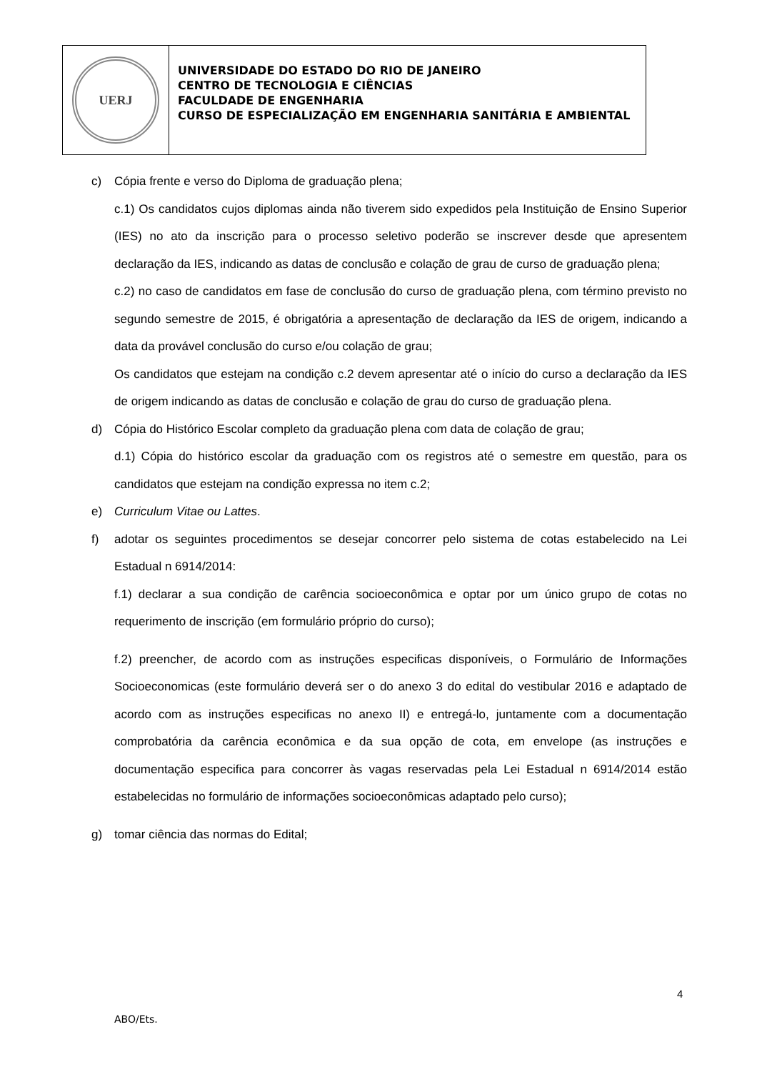UERJ
UNIVERSIDADE DO ESTADO DO RIO DE JANEIRO
CENTRO DE TECNOLOGIA E CIÊNCIAS
FACULDADE DE ENGENHARIA
CURSO DE ESPECIALIZAÇÃO EM ENGENHARIA SANITÁRIA E AMBIENTAL
c) Cópia frente e verso do Diploma de graduação plena;
c.1) Os candidatos cujos diplomas ainda não tiverem sido expedidos pela Instituição de Ensino Superior (IES) no ato da inscrição para o processo seletivo poderão se inscrever desde que apresentem declaração da IES, indicando as datas de conclusão e colação de grau de curso de graduação plena;
c.2) no caso de candidatos em fase de conclusão do curso de graduação plena, com término previsto no segundo semestre de 2015, é obrigatória a apresentação de declaração da IES de origem, indicando a data da provável conclusão do curso e/ou colação de grau;
Os candidatos que estejam na condição c.2 devem apresentar até o início do curso a declaração da IES de origem indicando as datas de conclusão e colação de grau do curso de graduação plena.
d) Cópia do Histórico Escolar completo da graduação plena com data de colação de grau;
d.1) Cópia do histórico escolar da graduação com os registros até o semestre em questão, para os candidatos que estejam na condição expressa no item c.2;
e) Curriculum Vitae ou Lattes.
f) adotar os seguintes procedimentos se desejar concorrer pelo sistema de cotas estabelecido na Lei Estadual n 6914/2014:
f.1) declarar a sua condição de carência socioeconômica e optar por um único grupo de cotas no requerimento de inscrição (em formulário próprio do curso);
f.2) preencher, de acordo com as instruções especificas disponíveis, o Formulário de Informações Socioeconomicas (este formulário deverá ser o do anexo 3 do edital do vestibular 2016 e adaptado de acordo com as instruções especificas no anexo II) e entregá-lo, juntamente com a documentação comprobatória da carência econômica e da sua opção de cota, em envelope (as instruções e documentação especifica para concorrer às vagas reservadas pela Lei Estadual n 6914/2014 estão estabelecidas no formulário de informações socioeconômicas adaptado pelo curso);
g) tomar ciência das normas do Edital;
4
ABO/Ets.